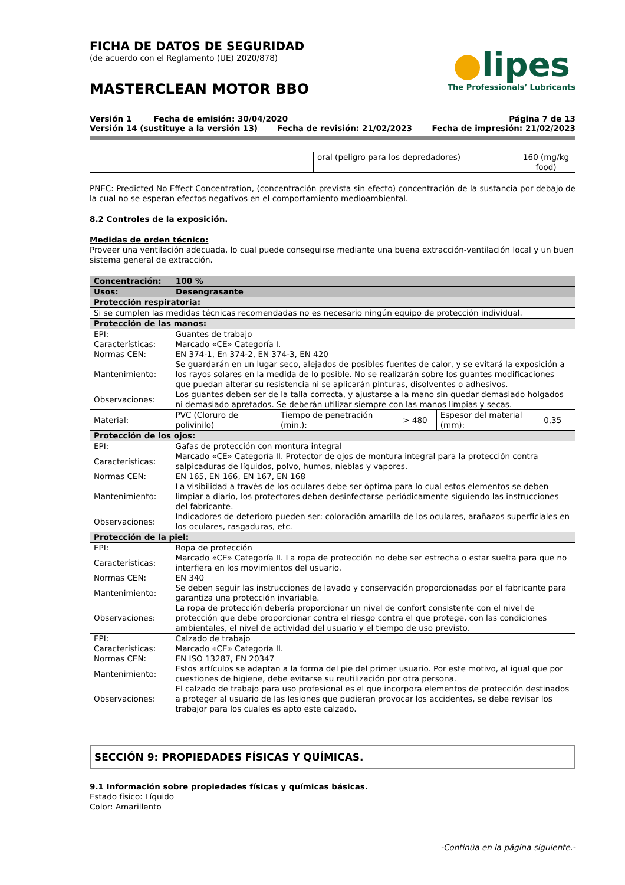FICHA DE DATOS DE SEGURIDAD
(de acuerdo con el Reglamento (UE) 2020/878)
MASTERCLEAN MOTOR BBO
●lipes
The Professionals’ Lubricants
Versión 1 Fecha de emisión: 30/04/2020 Página 7 de 13
Versión 14 (sustituye a la versión 13) Fecha de revisión: 21/02/2023 Fecha de impresión: 21/02/2023
| | oral (peligro para los depredadores) | 160 (mg/kg food) |
PNEC: Predicted No Effect Concentration, (concentración prevista sin efecto) concentración de la sustancia por debajo de la cual no se esperan efectos negativos en el comportamiento medioambiental.
8.2 Controles de la exposición.
Medidas de orden técnico:
Proveer una ventilación adecuada, lo cual puede conseguirse mediante una buena extracción-ventilación local y un buen sistema general de extracción.
| Concentración: | 100 % | | | | |
| Usos: | Desengrasante | | | | |
| Protección respiratoria: | | | | | |
| Si se cumplen las medidas técnicas recomendadas no es necesario ningún equipo de protección individual. | | | | | |
| Protección de las manos: | | | | | |
| EPI: | Guantes de trabajo | | | | |
| Características: | Marcado «CE» Categoría I. | | | | |
| Normas CEN: | EN 374-1, En 374-2, EN 374-3, EN 420 | | | | |
| Mantenimiento: | Se guardarán en un lugar seco, alejados de posibles fuentes de calor, y se evitará la exposición a los rayos solares en la medida de lo posible. No se realizarán sobre los guantes modificaciones que puedan alterar su resistencia ni se aplicarán pinturas, disolventes o adhesivos. | | | | |
| Observaciones: | Los guantes deben ser de la talla correcta, y ajustarse a la mano sin quedar demasiado holgados ni demasiado apretados. Se deberán utilizar siempre con las manos limpias y secas. | | | | |
| Material: | PVC (Cloruro de polivinilo) | Tiempo de penetración (min.): | > 480 | Espesor del material (mm): | 0,35 |
| Protección de los ojos: | | | | | |
| EPI: | Gafas de protección con montura integral | | | | |
| Características: | Marcado «CE» Categoría II. Protector de ojos de montura integral para la protección contra salpicaduras de líquidos, polvo, humos, nieblas y vapores. | | | | |
| Normas CEN: | EN 165, EN 166, EN 167, EN 168 | | | | |
| Mantenimiento: | La visibilidad a través de los oculares debe ser óptima para lo cual estos elementos se deben limpiar a diario, los protectores deben desinfectarse periódicamente siguiendo las instrucciones del fabricante. | | | | |
| Observaciones: | Indicadores de deterioro pueden ser: coloración amarilla de los oculares, arañazos superficiales en los oculares, rasgaduras, etc. | | | | |
| Protección de la piel: | | | | | |
| EPI: | Ropa de protección | | | | |
| Características: | Marcado «CE» Categoría II. La ropa de protección no debe ser estrecha o estar suelta para que no interfiera en los movimientos del usuario. | | | | |
| Normas CEN: | EN 340 | | | | |
| Mantenimiento: | Se deben seguir las instrucciones de lavado y conservación proporcionadas por el fabricante para garantiza una protección invariable. | | | | |
| Observaciones: | La ropa de protección debería proporcionar un nivel de confort consistente con el nivel de protección que debe proporcionar contra el riesgo contra el que protege, con las condiciones ambientales, el nivel de actividad del usuario y el tiempo de uso previsto. | | | | |
| EPI: | Calzado de trabajo | | | | |
| Características: | Marcado «CE» Categoría II. | | | | |
| Normas CEN: | EN ISO 13287, EN 20347 | | | | |
| Mantenimiento: | Estos artículos se adaptan a la forma del pie del primer usuario. Por este motivo, al igual que por cuestiones de higiene, debe evitarse su reutilización por otra persona. | | | | |
| Observaciones: | El calzado de trabajo para uso profesional es el que incorpora elementos de protección destinados a proteger al usuario de las lesiones que pudieran provocar los accidentes, se debe revisar los trabajor para los cuales es apto este calzado. | | | | |
SECCIÓN 9: PROPIEDADES FÍSICAS Y QUÍMICAS.
9.1 Información sobre propiedades físicas y químicas básicas.
Estado físico: Líquido
Color: Amarillento
-Continúa en la página siguiente.-